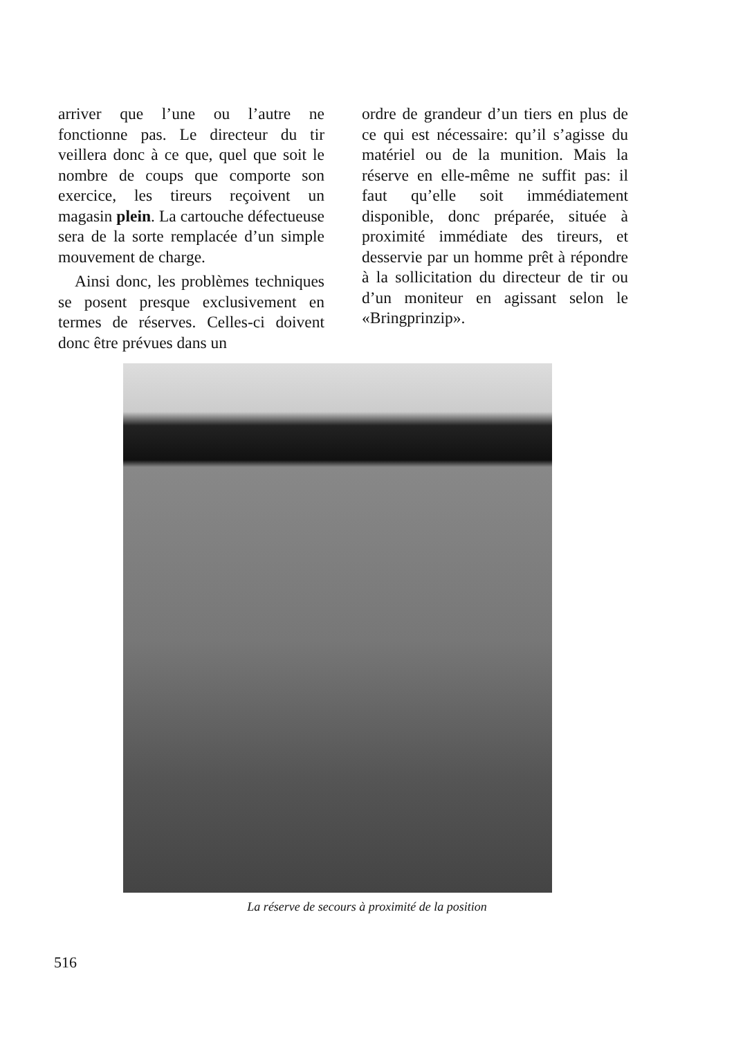arriver que l’une ou l’autre ne fonctionne pas. Le directeur du tir veillera donc à ce que, quel que soit le nombre de coups que comporte son exercice, les tireurs reçoivent un magasin plein. La cartouche défectueuse sera de la sorte remplacée d’un simple mouvement de charge.
Ainsi donc, les problèmes techniques se posent presque exclusivement en termes de réserves. Celles-ci doivent donc être prévues dans un
ordre de grandeur d’un tiers en plus de ce qui est nécessaire: qu’il s’agisse du matériel ou de la munition. Mais la réserve en elle-même ne suffit pas: il faut qu’elle soit immédiatement disponible, donc préparée, située à proximité immédiate des tireurs, et desservie par un homme prêt à répondre à la sollicitation du directeur de tir ou d’un moniteur en agissant selon le «Bringprinzip».
La réserve de secours à proximité de la position
516